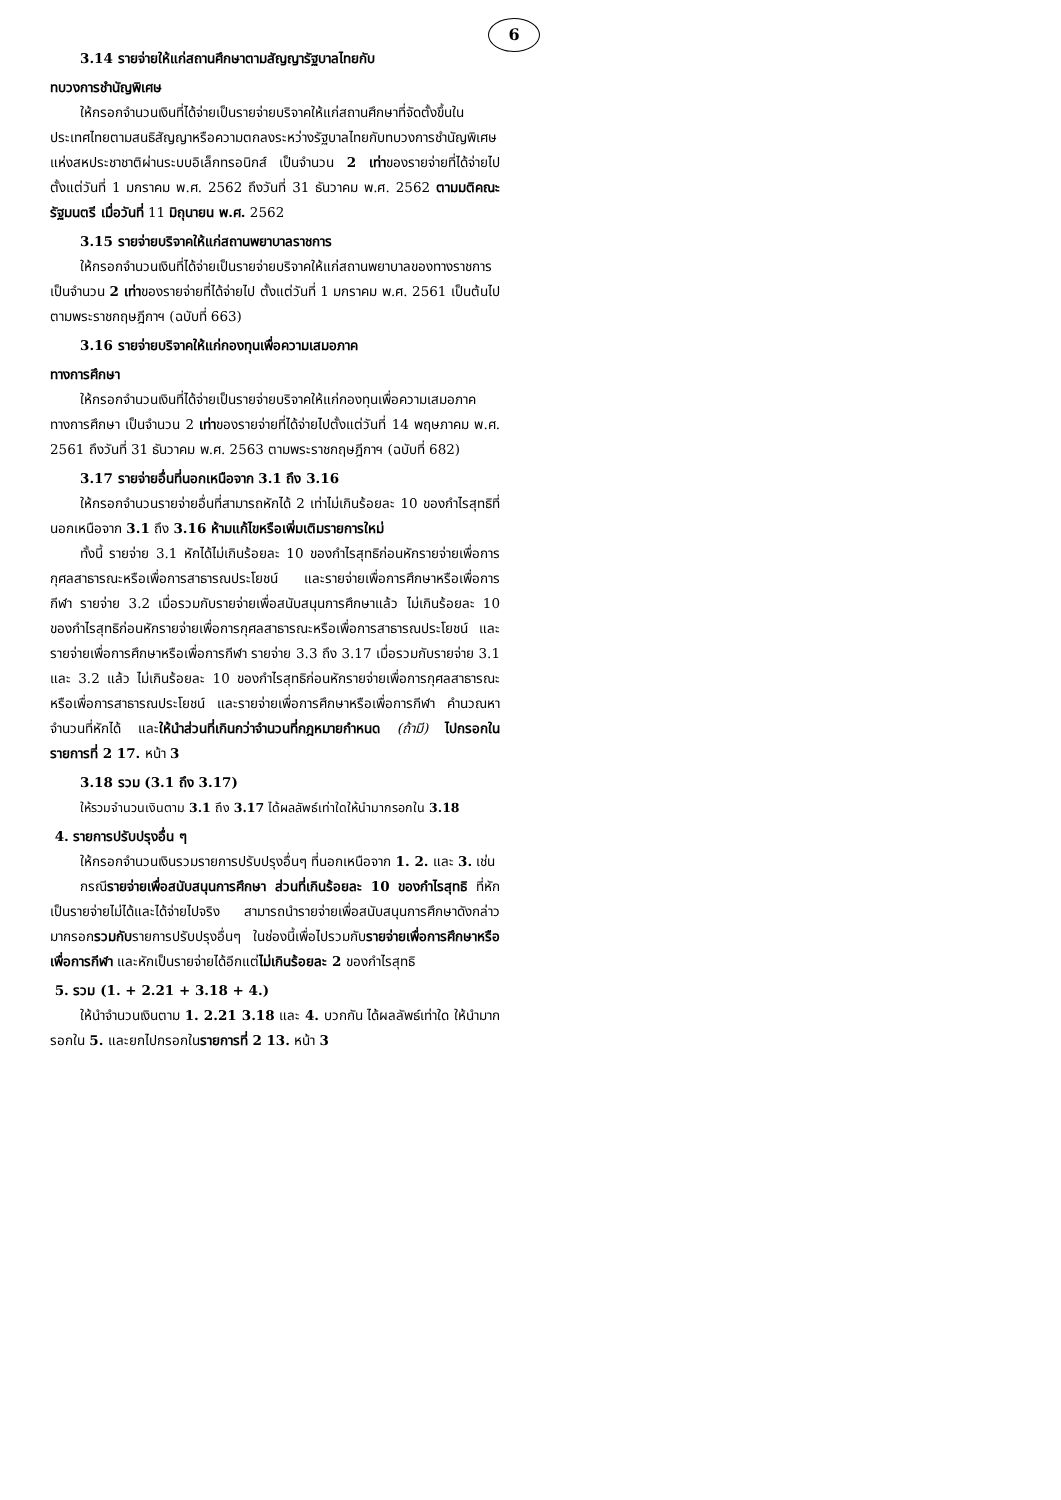6
3.14 รายจ่ายให้แก่สถานศึกษาตามสัญญารัฐบาลไทยกับ
ทบวงการชำนัญพิเศษ
ให้กรอกจำนวนเงินที่ได้จ่ายเป็นรายจ่ายบริจาคให้แก่สถานศึกษาที่จัดตั้งขึ้นในประเทศไทยตามสนธิสัญญาหรือความตกลงระหว่างรัฐบาลไทยกับทบวงการชำนัญพิเศษแห่งสหประชาชาติผ่านระบบอิเล็กทรอนิกส์ เป็นจำนวน 2 เท่าของรายจ่ายที่ได้จ่ายไปตั้งแต่วันที่ 1 มกราคม พ.ศ. 2562 ถึงวันที่ 31 ธันวาคม พ.ศ. 2562 ตามมติคณะรัฐมนตรี เมื่อวันที่ 11 มิถุนายน พ.ศ. 2562
3.15 รายจ่ายบริจาคให้แก่สถานพยาบาลราชการ
ให้กรอกจำนวนเงินที่ได้จ่ายเป็นรายจ่ายบริจาคให้แก่สถานพยาบาลของทางราชการ เป็นจำนวน 2 เท่าของรายจ่ายที่ได้จ่ายไป ตั้งแต่วันที่ 1 มกราคม พ.ศ. 2561 เป็นต้นไป ตามพระราชกฤษฎีกาฯ (ฉบับที่ 663)
3.16 รายจ่ายบริจาคให้แก่กองทุนเพื่อความเสมอภาค
ทางการศึกษา
ให้กรอกจำนวนเงินที่ได้จ่ายเป็นรายจ่ายบริจาคให้แก่กองทุนเพื่อความเสมอภาคทางการศึกษา เป็นจำนวน 2 เท่าของรายจ่ายที่ได้จ่ายไปตั้งแต่วันที่ 14 พฤษภาคม พ.ศ. 2561 ถึงวันที่ 31 ธันวาคม พ.ศ. 2563 ตามพระราชกฤษฎีกาฯ (ฉบับที่ 682)
3.17 รายจ่ายอื่นที่นอกเหนือจาก 3.1 ถึง 3.16
ให้กรอกจำนวนรายจ่ายอื่นที่สามารถหักได้ 2 เท่าไม่เกินร้อยละ 10 ของกำไรสุทธิที่นอกเหนือจาก 3.1 ถึง 3.16 ห้ามแก้ไขหรือเพิ่มเติมรายการใหม่
ทั้งนี้ รายจ่าย 3.1 หักได้ไม่เกินร้อยละ 10 ของกำไรสุทธิก่อนหักรายจ่ายเพื่อการกุศลสาธารณะหรือเพื่อการสาธารณประโยชน์ และรายจ่ายเพื่อการศึกษาหรือเพื่อการกีฬา รายจ่าย 3.2 เมื่อรวมกับรายจ่ายเพื่อสนับสนุนการศึกษาแล้ว ไม่เกินร้อยละ 10 ของกำไรสุทธิก่อนหักรายจ่ายเพื่อการกุศลสาธารณะหรือเพื่อการสาธารณประโยชน์ และรายจ่ายเพื่อการศึกษาหรือเพื่อการกีฬา รายจ่าย 3.3 ถึง 3.17 เมื่อรวมกับรายจ่าย 3.1 และ 3.2 แล้ว ไม่เกินร้อยละ 10 ของกำไรสุทธิก่อนหักรายจ่ายเพื่อการกุศลสาธารณะหรือเพื่อการสาธารณประโยชน์ และรายจ่ายเพื่อการศึกษาหรือเพื่อการกีฬา คำนวณหาจำนวนที่หักได้ และให้นำส่วนที่เกินกว่าจำนวนที่กฎหมายกำหนด (ถ้ามี) ไปกรอกในรายการที่ 2 17. หน้า 3
3.18 รวม (3.1 ถึง 3.17)
ให้รวมจำนวนเงินตาม 3.1 ถึง 3.17 ได้ผลลัพธ์เท่าใดให้นำมากรอกใน 3.18
4. รายการปรับปรุงอื่น ๆ
ให้กรอกจำนวนเงินรวมรายการปรับปรุงอื่นๆ ที่นอกเหนือจาก 1. 2. และ 3. เช่น
กรณีรายจ่ายเพื่อสนับสนุนการศึกษา ส่วนที่เกินร้อยละ 10 ของกำไรสุทธิ ที่หักเป็นรายจ่ายไม่ได้และได้จ่ายไปจริง สามารถนำรายจ่ายเพื่อสนับสนุนการศึกษาดังกล่าวมากรอกรวมกับรายการปรับปรุงอื่นๆ ในช่องนี้เพื่อไปรวมกับรายจ่ายเพื่อการศึกษาหรือเพื่อการกีฬา และหักเป็นรายจ่ายได้อีกแต่ไม่เกินร้อยละ 2 ของกำไรสุทธิ
5. รวม (1. + 2.21 + 3.18 + 4.)
ให้นำจำนวนเงินตาม 1. 2.21 3.18 และ 4. บวกกัน ได้ผลลัพธ์เท่าใด ให้นำมากรอกใน 5. และยกไปกรอกในรายการที่ 2 13. หน้า 3